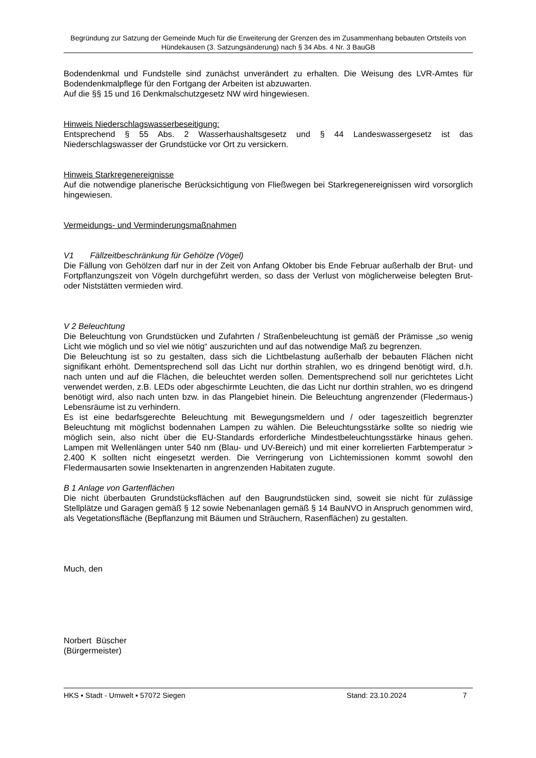Begründung zur Satzung der Gemeinde Much für die Erweiterung der Grenzen des im Zusammenhang bebauten Ortsteils von Hündekausen (3. Satzungsänderung) nach § 34 Abs. 4 Nr. 3 BauGB
Bodendenkmal und Fundstelle sind zunächst unverändert zu erhalten. Die Weisung des LVR-Amtes für Bodendenkmalpflege für den Fortgang der Arbeiten ist abzuwarten.
Auf die §§ 15 und 16 Denkmalschutzgesetz NW wird hingewiesen.
Hinweis Niederschlagswasserbeseitigung:
Entsprechend § 55 Abs. 2 Wasserhaushaltsgesetz und § 44 Landeswassergesetz ist das Niederschlagswasser der Grundstücke vor Ort zu versickern.
Hinweis Starkregenereignisse
Auf die notwendige planerische Berücksichtigung von Fließwegen bei Starkregenereignissen wird vorsorglich hingewiesen.
Vermeidungs- und Verminderungsmaßnahmen
V1 Fällzeitbeschränkung für Gehölze (Vögel)
Die Fällung von Gehölzen darf nur in der Zeit von Anfang Oktober bis Ende Februar außerhalb der Brut- und Fortpflanzungszeit von Vögeln durchgeführt werden, so dass der Verlust von möglicherweise belegten Brut- oder Niststätten vermieden wird.
V 2 Beleuchtung
Die Beleuchtung von Grundstücken und Zufahrten / Straßenbeleuchtung ist gemäß der Prämisse „so wenig Licht wie möglich und so viel wie nötig“ auszurichten und auf das notwendige Maß zu begrenzen.
Die Beleuchtung ist so zu gestalten, dass sich die Lichtbelastung außerhalb der bebauten Flächen nicht signifikant erhöht. Dementsprechend soll das Licht nur dorthin strahlen, wo es dringend benötigt wird, d.h. nach unten und auf die Flächen, die beleuchtet werden sollen. Dementsprechend soll nur gerichtetes Licht verwendet werden, z.B. LEDs oder abgeschirmte Leuchten, die das Licht nur dorthin strahlen, wo es dringend benötigt wird, also nach unten bzw. in das Plangebiet hinein. Die Beleuchtung angrenzender (Fledermaus-) Lebensräume ist zu verhindern.
Es ist eine bedarfsgerechte Beleuchtung mit Bewegungsmeldern und / oder tageszeitlich begrenzter Beleuchtung mit möglichst bodennahen Lampen zu wählen. Die Beleuchtungsstärke sollte so niedrig wie möglich sein, also nicht über die EU-Standards erforderliche Mindestbeleuchtungsstärke hinaus gehen. Lampen mit Wellenlängen unter 540 nm (Blau- und UV-Bereich) und mit einer korrelierten Farbtemperatur > 2.400 K sollten nicht eingesetzt werden. Die Verringerung von Lichtemissionen kommt sowohl den Fledermausarten sowie Insektenarten in angrenzenden Habitaten zugute.
B 1 Anlage von Gartenflächen
Die nicht überbauten Grundstücksflächen auf den Baugrundstücken sind, soweit sie nicht für zulässige Stellplätze und Garagen gemäß § 12 sowie Nebenanlagen gemäß § 14 BauNVO in Anspruch genommen wird, als Vegetationsfläche (Bepflanzung mit Bäumen und Sträuchern, Rasenflächen) zu gestalten.
Much, den
Norbert Büscher
(Bürgermeister)
HKS ▪ Stadt - Umwelt ▪ 57072 Siegen Stand: 23.10.2024 7